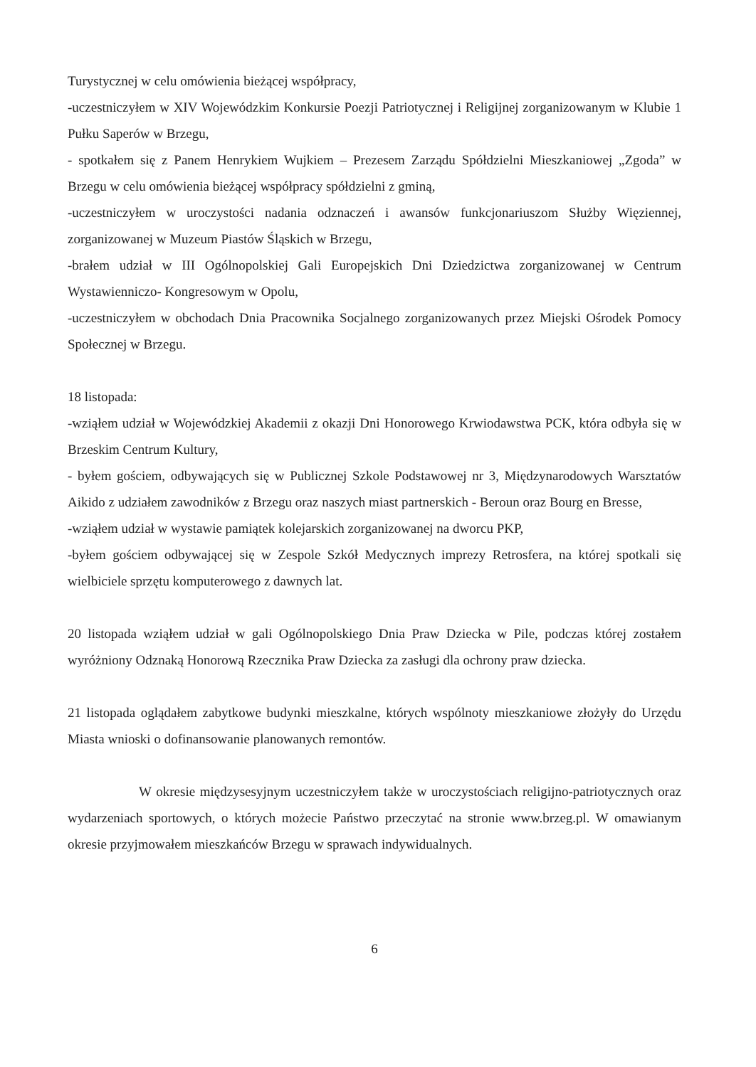Turystycznej w celu omówienia bieżącej współpracy,
-uczestniczyłem w XIV Wojewódzkim Konkursie Poezji Patriotycznej i Religijnej zorganizowanym w Klubie 1 Pułku Saperów w Brzegu,
- spotkałem się z Panem Henrykiem Wujkiem – Prezesem Zarządu Spółdzielni Mieszkaniowej „Zgoda” w Brzegu w celu omówienia bieżącej współpracy spółdzielni z gminą,
-uczestniczyłem w uroczystości nadania odznaczeń i awansów funkcjonariuszom Służby Więziennej, zorganizowanej w Muzeum Piastów Śląskich w Brzegu,
-brałem udział w III Ogólnopolskiej Gali Europejskich Dni Dziedzictwa zorganizowanej w Centrum Wystawienniczo- Kongresowym w Opolu,
-uczestniczyłem w obchodach Dnia Pracownika Socjalnego zorganizowanych przez Miejski Ośrodek Pomocy Społecznej w Brzegu.
18 listopada:
-wziąłem udział w Wojewódzkiej Akademii z okazji Dni Honorowego Krwiodawstwa PCK, która odbyła się w Brzeskim Centrum Kultury,
- byłem gościem, odbywających się w Publicznej Szkole Podstawowej nr 3, Międzynarodowych Warsztatów Aikido z udziałem zawodników z Brzegu oraz naszych miast partnerskich - Beroun oraz Bourg en Bresse,
-wziąłem udział w wystawie pamiątek kolejarskich zorganizowanej na dworcu PKP,
-byłem gościem odbywającej się w Zespole Szkół Medycznych imprezy Retrosfera, na której spotkali się wielbiciele sprzętu komputerowego z dawnych lat.
20 listopada wziąłem udział w gali Ogólnopolskiego Dnia Praw Dziecka w Pile, podczas której zostałem wyróżniony Odznaką Honorową Rzecznika Praw Dziecka za zasługi dla ochrony praw dziecka.
21 listopada oglądałem zabytkowe budynki mieszkalne, których wspólnoty mieszkaniowe złożyły do Urzędu Miasta wnioski o dofinansowanie planowanych remontów.
W okresie międzysesyjnym uczestniczyłem także w uroczystościach religijno-patriotycznych oraz wydarzeniach sportowych, o których możecie Państwo przeczytać na stronie www.brzeg.pl. W omawianym okresie przyjmowałem mieszkańców Brzegu w sprawach indywidualnych.
6